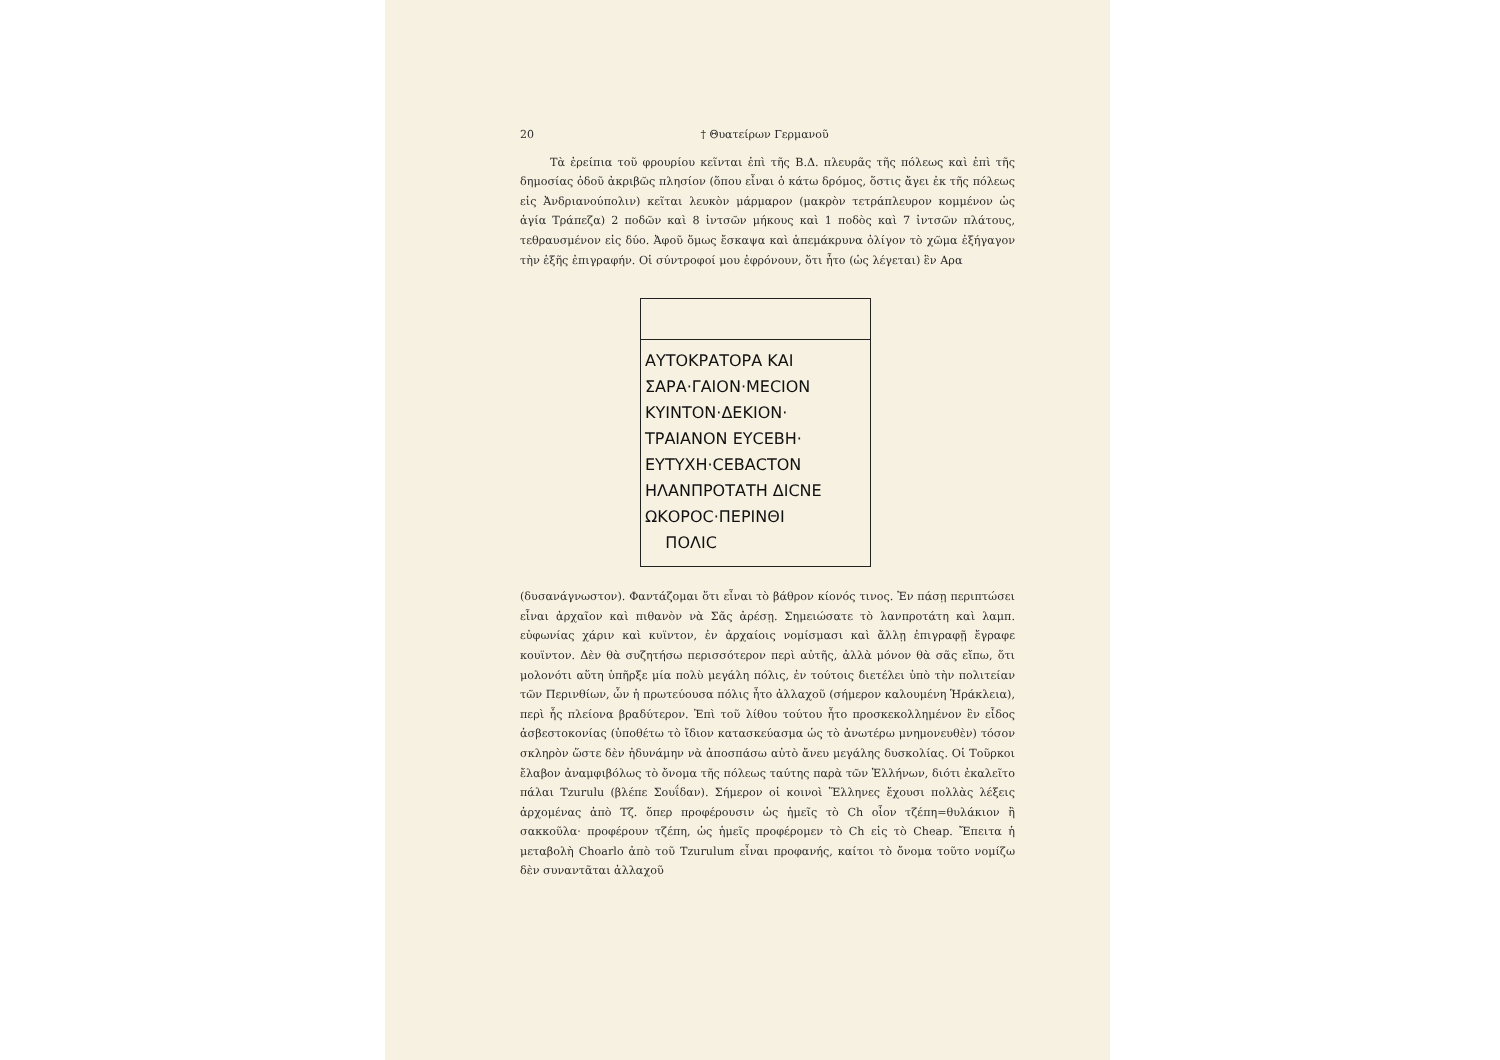20 † Θυατείρων Γερμανοῦ
Τὰ ἐρείπια τοῦ φρουρίου κεῖνται ἐπὶ τῆς Β.Δ. πλευρᾶς τῆς πόλεως καὶ ἐπὶ τῆς δημοσίας ὁδοῦ ἀκριβῶς πλησίον (ὅπου εἶναι ὁ κάτω δρόμος, ὅστις ἄγει ἐκ τῆς πόλεως εἰς Ἀνδριανούπολιν) κεῖται λευκὸν μάρμαρον (μακρὸν τετράπλευρον κομμένον ὡς ἁγία Τράπεζα) 2 ποδῶν καὶ 8 ἰντσῶν μήκους καὶ 1 ποδὸς καὶ 7 ἰντσῶν πλάτους, τεθραυσμένον εἰς δύο. Ἀφοῦ ὅμως ἔσκαψα καὶ ἀπεμάκρυνα ὀλίγον τὸ χῶμα ἐξήγαγον τὴν ἑξῆς ἐπιγραφήν. Οἱ σύντροφοί μου ἐφρόνουν, ὅτι ἦτο (ὡς λέγεται) ἓν Αρα
ΑΥΤΟΚΡΑΤΟΡΑ ΚΑΙ
ΣΑΡΑ·ΓΑΙΟΝ·ΜΕСΙΟΝ
ΚΥΙΝΤΟΝ·ΔΕΚΙΟΝ·
ΤΡΑΙΑΝΟΝ ΕΥСΕΒΗ·
ΕΥΤΥΧΗ·СΕΒΑСΤΟΝ
ΗΛΑΝΠΡΟΤΑΤΗ ΔΙСΝΕ
ΩΚΟΡΟС·ΠΕΡΙΝΘΙ
ΠΟΛΙС
(δυσανάγνωστον). Φαντάζομαι ὅτι εἶναι τὸ βάθρον κίονός τινος. Ἐν πάσῃ περιπτώσει εἶναι ἀρχαῖον καὶ πιθανὸν νὰ Σᾶς ἀρέσῃ. Σημειώσατε τὸ λανπροτάτη καὶ λαμπ. εὐφωνίας χάριν καὶ κυϊντον, ἐν ἀρχαίοις νομίσμασι καὶ ἄλλῃ ἐπιγραφῇ ἔγραφε κουϊντον. Δὲν θὰ συζητήσω περισσότερον περὶ αὐτῆς, ἀλλὰ μόνον θὰ σᾶς εἴπω, ὅτι μολονότι αὕτη ὑπῆρξε μία πολὺ μεγάλη πόλις, ἐν τούτοις διετέλει ὑπὸ τὴν πολιτείαν τῶν Περινθίων, ὧν ἡ πρωτεύουσα πόλις ἦτο ἀλλαχοῦ (σήμερον καλουμένη Ἡράκλεια), περὶ ἧς πλείονα βραδύτερον. Ἐπὶ τοῦ λίθου τούτου ἦτο προσκεκολλημένον ἓν εἶδος ἀσβεστοκονίας (ὑποθέτω τὸ ἴδιον κατασκεύασμα ὡς τὸ ἀνωτέρω μνημονευθὲν) τόσον σκληρὸν ὥστε δὲν ἠδυνάμην νὰ ἀποσπάσω αὐτὸ ἄνευ μεγάλης δυσκολίας. Οἱ Τοῦρκοι ἔλαβον ἀναμφιβόλως τὸ ὄνομα τῆς πόλεως ταύτης παρὰ τῶν Ἑλλήνων, διότι ἐκαλεῖτο πάλαι Tzurulu (βλέπε Σουΐδαν). Σήμερον οἱ κοινοὶ Ἕλληνες ἔχουσι πολλὰς λέξεις ἀρχομένας ἀπὸ Τζ. ὅπερ προφέρουσιν ὡς ἡμεῖς τὸ Ch οἷον τζέπη=θυλάκιον ἢ σακκοῦλα· προφέρουν τζέπη, ὡς ἡμεῖς προφέρομεν τὸ Ch εἰς τὸ Cheap. Ἔπειτα ἡ μεταβολὴ Choarlo ἀπὸ τοῦ Tzurulum εἶναι προφανής, καίτοι τὸ ὄνομα τοῦτο νομίζω δὲν συναντᾶται ἀλλαχοῦ